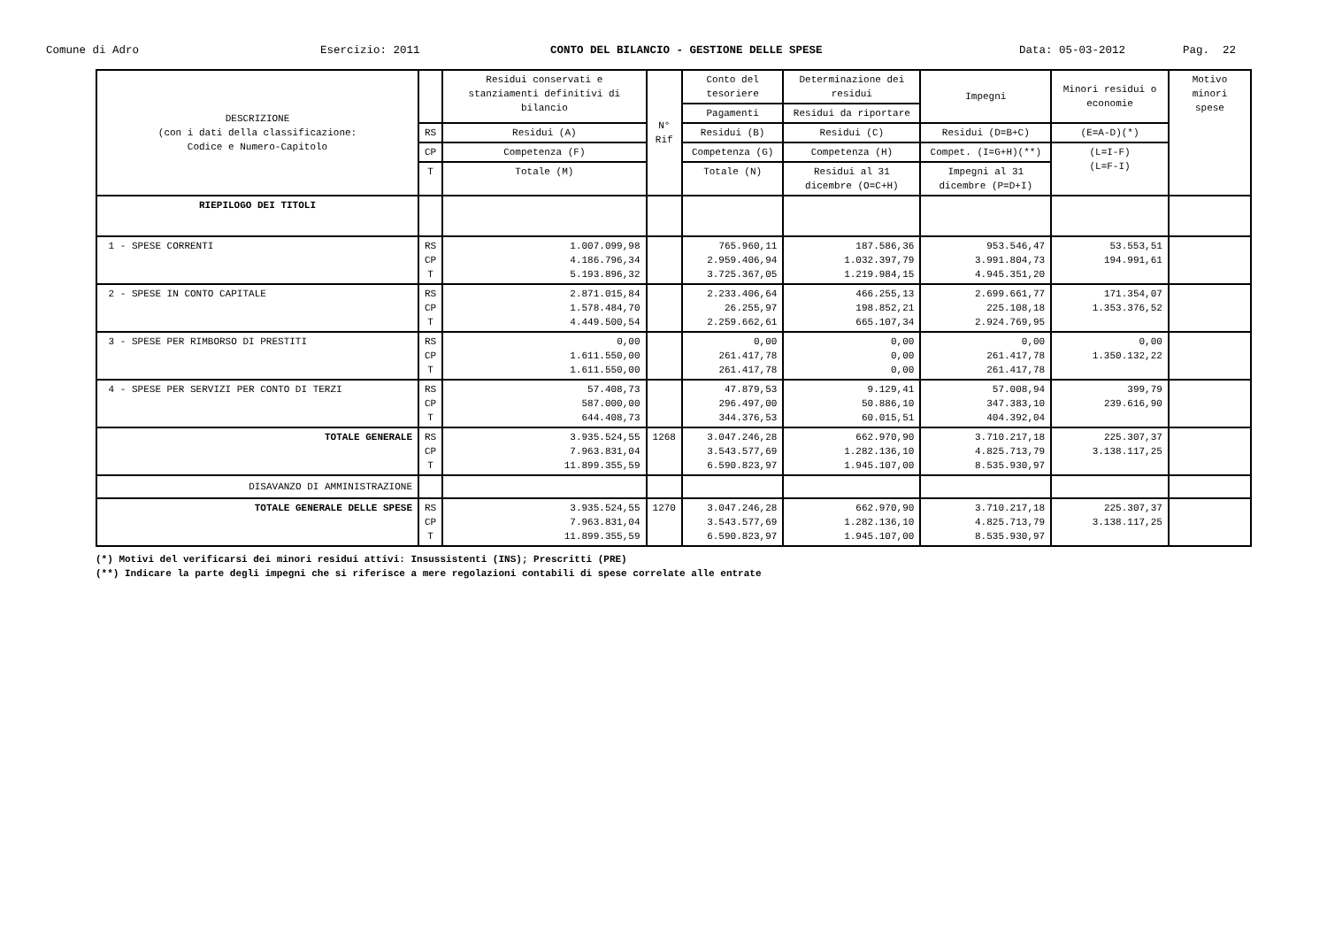Comune di Adro
Esercizio: 2011
CONTO DEL BILANCIO - GESTIONE DELLE SPESE
Data: 05-03-2012
Pag. 22
| DESCRIZIONE (con i dati della classificazione: Codice e Numero-Capitolo | | Residui conservati e stanziamenti definitivi di bilancio | N° Rif | Conto del tesoriere | Determinazione dei residui | Impegni | Minori residui o economie | Motivo minori spese |
| --- | --- | --- | --- | --- | --- | --- | --- | --- |
| | | | | Pagamenti | Residui da riportare | | | |
| | RS | Residui (A) | | Residui (B) | Residui (C) | Residui (D=B+C) | (E=A-D)(*) | |
| | CP | Competenza (F) | | Competenza (G) | Competenza (H) | Compet. (I=G+H)(**) | (L=I-F) (L=F-I) | |
| | T | Totale (M) | | Totale (N) | Residui al 31 dicembre (O=C+H) | Impegni al 31 dicembre (P=D+I) | | |
| RIEPILOGO DEI TITOLI | | | | | | | | |
| 1 - SPESE CORRENTI | RS CP T | 1.007.099,98 4.186.796,34 5.193.896,32 | | 765.960,11 2.959.406,94 3.725.367,05 | 187.586,36 1.032.397,79 1.219.984,15 | 953.546,47 3.991.804,73 4.945.351,20 | 53.553,51 194.991,61 | |
| 2 - SPESE IN CONTO CAPITALE | RS CP T | 2.871.015,84 1.578.484,70 4.449.500,54 | | 2.233.406,64 26.255,97 2.259.662,61 | 466.255,13 198.852,21 665.107,34 | 2.699.661,77 225.108,18 2.924.769,95 | 171.354,07 1.353.376,52 | |
| 3 - SPESE PER RIMBORSO DI PRESTITI | RS CP T | 0,00 1.611.550,00 1.611.550,00 | | 0,00 261.417,78 261.417,78 | 0,00 0,00 0,00 | 0,00 261.417,78 261.417,78 | 0,00 1.350.132,22 | |
| 4 - SPESE PER SERVIZI PER CONTO DI TERZI | RS CP T | 57.408,73 587.000,00 644.408,73 | | 47.879,53 296.497,00 344.376,53 | 9.129,41 50.886,10 60.015,51 | 57.008,94 347.383,10 404.392,04 | 399,79 239.616,90 | |
| TOTALE GENERALE | RS CP T | 3.935.524,55 7.963.831,04 11.899.355,59 | 1268 | 3.047.246,28 3.543.577,69 6.590.823,97 | 662.970,90 1.282.136,10 1.945.107,00 | 3.710.217,18 4.825.713,79 8.535.930,97 | 225.307,37 3.138.117,25 | |
| DISAVANZO DI AMMINISTRAZIONE | | | | | | | | |
| TOTALE GENERALE DELLE SPESE | RS CP T | 3.935.524,55 7.963.831,04 11.899.355,59 | 1270 | 3.047.246,28 3.543.577,69 6.590.823,97 | 662.970,90 1.282.136,10 1.945.107,00 | 3.710.217,18 4.825.713,79 8.535.930,97 | 225.307,37 3.138.117,25 | |
(*) Motivi del verificarsi dei minori residui attivi: Insussistenti (INS); Prescritti (PRE)
(**) Indicare la parte degli impegni che si riferisce a mere regolazioni contabili di spese correlate alle entrate